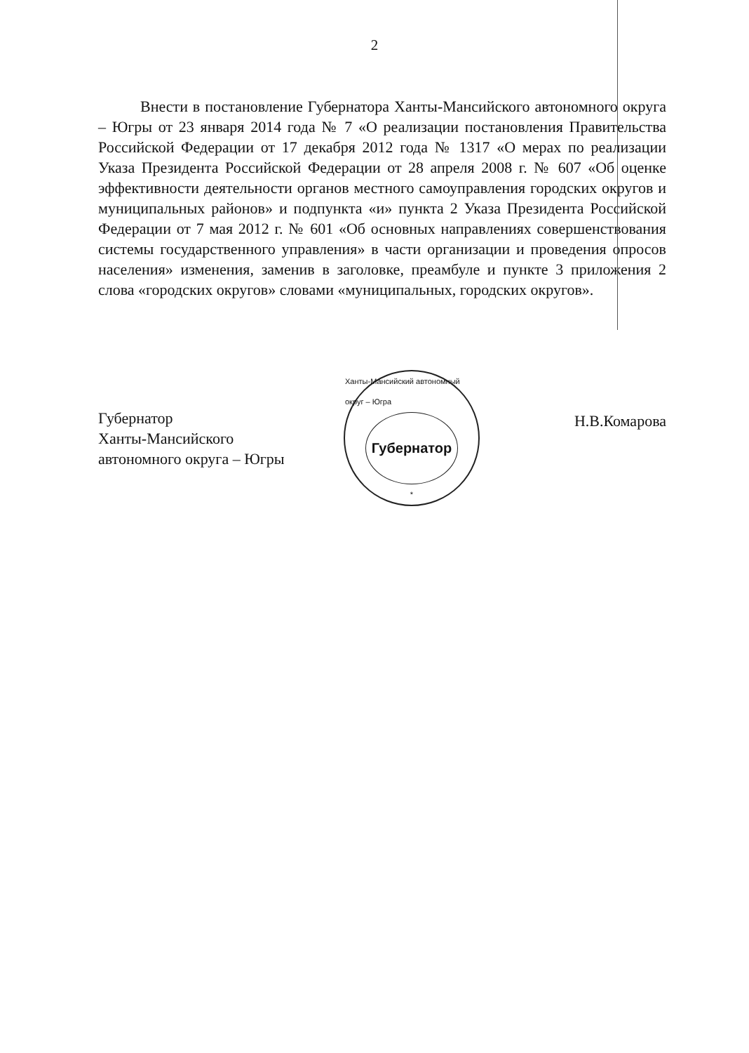2
Внести в постановление Губернатора Ханты-Мансийского автономного округа – Югры от 23 января 2014 года № 7 «О реализации постановления Правительства Российской Федерации от 17 декабря 2012 года № 1317 «О мерах по реализации Указа Президента Российской Федерации от 28 апреля 2008 г. № 607 «Об оценке эффективности деятельности органов местного самоуправления городских округов и муниципальных районов» и подпункта «и» пункта 2 Указа Президента Российской Федерации от 7 мая 2012 г. № 601 «Об основных направлениях совершенствования системы государственного управления» в части организации и проведения опросов населения» изменения, заменив в заголовке, преамбуле и пункте 3 приложения 2 слова «городских округов» словами «муниципальных, городских округов».
Губернатор
Ханты-Мансийского
автономного округа – Югры
Ханты-Мансийский автономный округ – Югра
Губернатор
*
Н.В.Комарова